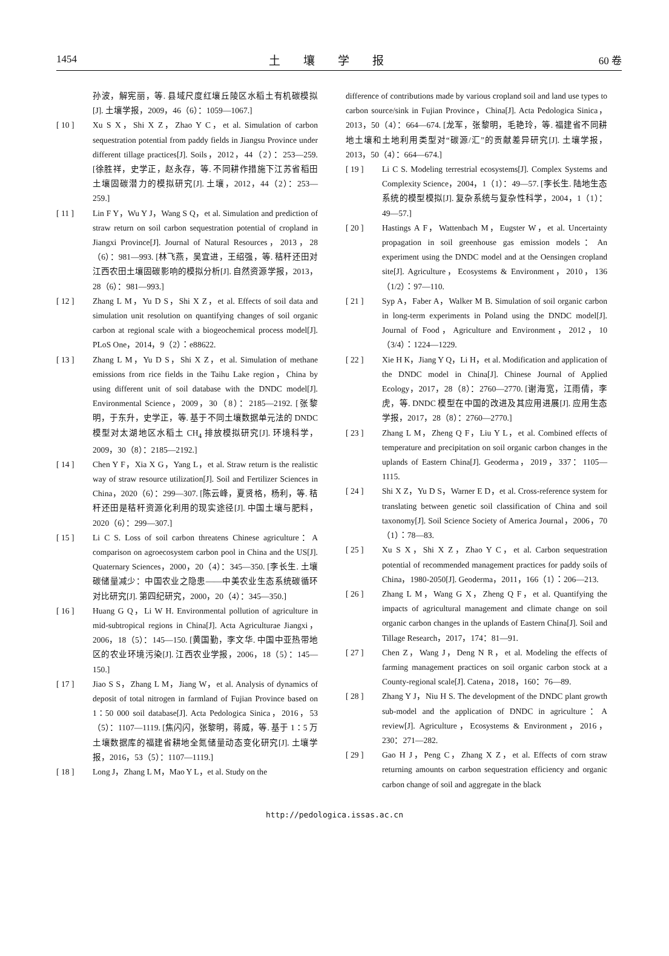1454 土壤学报 60 卷
孙波，解宪丽，等. 县域尺度红壤丘陵区水稻土有机碳模拟[J]. 土壤学报，2009，46（6）：1059—1067.]
[ 10 ] Xu S X，Shi X Z，Zhao Y C，et al. Simulation of carbon sequestration potential from paddy fields in Jiangsu Province under different tillage practices[J]. Soils，2012，44（2）：253—259. [徐胜祥，史学正，赵永存，等. 不同耕作措施下江苏省稻田土壤固碳潜力的模拟研究[J]. 土壤，2012，44（2）：253—259.]
[ 11 ] Lin F Y，Wu Y J，Wang S Q，et al. Simulation and prediction of straw return on soil carbon sequestration potential of cropland in Jiangxi Province[J]. Journal of Natural Resources，2013，28（6）：981—993. [林飞燕，吴宜进，王绍强，等. 秸秆还田对江西农田土壤固碳影响的模拟分析[J]. 自然资源学报，2013，28（6）：981—993.]
[ 12 ] Zhang L M，Yu D S，Shi X Z，et al. Effects of soil data and simulation unit resolution on quantifying changes of soil organic carbon at regional scale with a biogeochemical process model[J]. PLoS One，2014，9（2）：e88622.
[ 13 ] Zhang L M，Yu D S，Shi X Z，et al. Simulation of methane emissions from rice fields in the Taihu Lake region，China by using different unit of soil database with the DNDC model[J]. Environmental Science，2009，30（8）：2185—2192. [张黎明，于东升，史学正，等. 基于不同土壤数据单元法的 DNDC 模型对太湖地区水稻土 CH<sub>4</sub> 排放模拟研究[J]. 环境科学，2009，30（8）：2185—2192.]
[ 14 ] Chen Y F，Xia X G，Yang L，et al. Straw return is the realistic way of straw resource utilization[J]. Soil and Fertilizer Sciences in China，2020（6）：299—307. [陈云峰，夏贤格，杨利，等. 秸秆还田是秸秆资源化利用的现实途径[J]. 中国土壤与肥料，2020（6）：299—307.]
[ 15 ] Li C S. Loss of soil carbon threatens Chinese agriculture：A comparison on agroecosystem carbon pool in China and the US[J]. Quaternary Sciences，2000，20（4）：345—350. [李长生. 土壤碳储量减少：中国农业之隐患——中美农业生态系统碳循环对比研究[J]. 第四纪研究，2000，20（4）：345—350.]
[ 16 ] Huang G Q，Li W H. Environmental pollution of agriculture in mid-subtropical regions in China[J]. Acta Agriculturae Jiangxi，2006，18（5）：145—150. [黄国勤，李文华. 中国中亚热带地区的农业环境污染[J]. 江西农业学报，2006，18（5）：145—150.]
[ 17 ] Jiao S S，Zhang L M，Jiang W，et al. Analysis of dynamics of deposit of total nitrogen in farmland of Fujian Province based on 1∶50 000 soil database[J]. Acta Pedologica Sinica，2016，53（5）：1107—1119. [焦闪闪，张黎明，蒋威，等. 基于 1∶5 万土壤数据库的福建省耕地全氮储量动态变化研究[J]. 土壤学报，2016，53（5）：1107—1119.]
[ 18 ] Long J，Zhang L M，Mao Y L，et al. Study on the
difference of contributions made by various cropland soil and land use types to carbon source/sink in Fujian Province，China[J]. Acta Pedologica Sinica，2013，50（4）：664—674. [龙军，张黎明，毛艳玲，等. 福建省不同耕地土壤和土地利用类型对“碳源/汇”的贡献差异研究[J]. 土壤学报，2013，50（4）：664—674.]
[ 19 ] Li C S. Modeling terrestrial ecosystems[J]. Complex Systems and Complexity Science，2004，1（1）：49—57. [李长生. 陆地生态系统的模型模拟[J]. 复杂系统与复杂性科学，2004，1（1）：49—57.]
[ 20 ] Hastings A F，Wattenbach M，Eugster W，et al. Uncertainty propagation in soil greenhouse gas emission models：An experiment using the DNDC model and at the Oensingen cropland site[J]. Agriculture，Ecosystems & Environment，2010，136（1/2）：97—110.
[ 21 ] Syp A，Faber A，Walker M B. Simulation of soil organic carbon in long-term experiments in Poland using the DNDC model[J]. Journal of Food，Agriculture and Environment，2012，10（3/4）：1224—1229.
[ 22 ] Xie H K，Jiang Y Q，Li H，et al. Modification and application of the DNDC model in China[J]. Chinese Journal of Applied Ecology，2017，28（8）：2760—2770. [谢海宽，江雨倩，李虎，等. DNDC 模型在中国的改进及其应用进展[J]. 应用生态学报，2017，28（8）：2760—2770.]
[ 23 ] Zhang L M，Zheng Q F，Liu Y L，et al. Combined effects of temperature and precipitation on soil organic carbon changes in the uplands of Eastern China[J]. Geoderma，2019，337：1105—1115.
[ 24 ] Shi X Z，Yu D S，Warner E D，et al. Cross-reference system for translating between genetic soil classification of China and soil taxonomy[J]. Soil Science Society of America Journal，2006，70（1）：78—83.
[ 25 ] Xu S X，Shi X Z，Zhao Y C，et al. Carbon sequestration potential of recommended management practices for paddy soils of China，1980-2050[J]. Geoderma，2011，166（1）：206—213.
[ 26 ] Zhang L M，Wang G X，Zheng Q F，et al. Quantifying the impacts of agricultural management and climate change on soil organic carbon changes in the uplands of Eastern China[J]. Soil and Tillage Research，2017，174：81—91.
[ 27 ] Chen Z，Wang J，Deng N R，et al. Modeling the effects of farming management practices on soil organic carbon stock at a County-regional scale[J]. Catena，2018，160：76—89.
[ 28 ] Zhang Y J，Niu H S. The development of the DNDC plant growth sub-model and the application of DNDC in agriculture：A review[J]. Agriculture，Ecosystems & Environment，2016，230：271—282.
[ 29 ] Gao H J，Peng C，Zhang X Z，et al. Effects of corn straw returning amounts on carbon sequestration efficiency and organic carbon change of soil and aggregate in the black
http://pedologica.issas.ac.cn